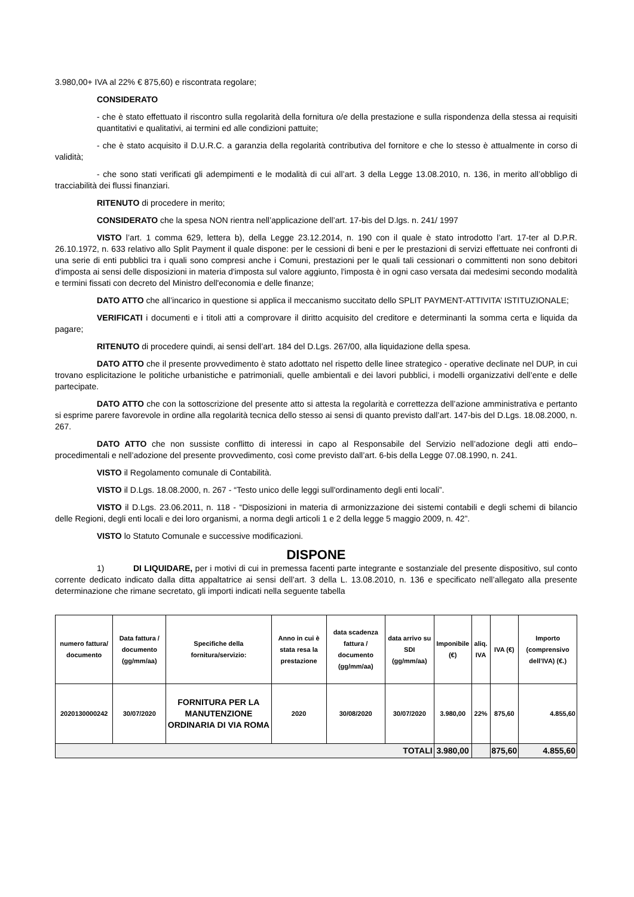3.980,00+ IVA al 22% € 875,60) e riscontrata regolare;
CONSIDERATO
- che è stato effettuato il riscontro sulla regolarità della fornitura o/e della prestazione e sulla rispondenza della stessa ai requisiti quantitativi e qualitativi, ai termini ed alle condizioni pattuite;
- che è stato acquisito il D.U.R.C. a garanzia della regolarità contributiva del fornitore e che lo stesso è attualmente in corso di validità;
- che sono stati verificati gli adempimenti e le modalità di cui all’art. 3 della Legge 13.08.2010, n. 136, in merito all’obbligo di tracciabilità dei flussi finanziari.
RITENUTO di procedere in merito;
CONSIDERATO che la spesa NON rientra nell’applicazione dell’art. 17-bis del D.lgs. n. 241/ 1997
VISTO l’art. 1 comma 629, lettera b), della Legge 23.12.2014, n. 190 con il quale è stato introdotto l’art. 17-ter al D.P.R. 26.10.1972, n. 633 relativo allo Split Payment il quale dispone: per le cessioni di beni e per le prestazioni di servizi effettuate nei confronti di una serie di enti pubblici tra i quali sono compresi anche i Comuni, prestazioni per le quali tali cessionari o committenti non sono debitori d'imposta ai sensi delle disposizioni in materia d'imposta sul valore aggiunto, l'imposta è in ogni caso versata dai medesimi secondo modalità e termini fissati con decreto del Ministro dell'economia e delle finanze;
DATO ATTO che all’incarico in questione si applica il meccanismo succitato dello SPLIT PAYMENT-ATTIVITA’ ISTITUZIONALE;
VERIFICATI i documenti e i titoli atti a comprovare il diritto acquisito del creditore e determinanti la somma certa e liquida da pagare;
RITENUTO di procedere quindi, ai sensi dell’art. 184 del D.Lgs. 267/00, alla liquidazione della spesa.
DATO ATTO che il presente provvedimento è stato adottato nel rispetto delle linee strategico - operative declinate nel DUP, in cui trovano esplicitazione le politiche urbanistiche e patrimoniali, quelle ambientali e dei lavori pubblici, i modelli organizzativi dell’ente e delle partecipate.
DATO ATTO che con la sottoscrizione del presente atto si attesta la regolarità e correttezza dell’azione amministrativa e pertanto si esprime parere favorevole in ordine alla regolarità tecnica dello stesso ai sensi di quanto previsto dall’art. 147-bis del D.Lgs. 18.08.2000, n. 267.
DATO ATTO che non sussiste conflitto di interessi in capo al Responsabile del Servizio nell’adozione degli atti endo–procedimentali e nell’adozione del presente provvedimento, così come previsto dall’art. 6-bis della Legge 07.08.1990, n. 241.
VISTO il Regolamento comunale di Contabilità.
VISTO il D.Lgs. 18.08.2000, n. 267 - “Testo unico delle leggi sull'ordinamento degli enti locali”.
VISTO il D.Lgs. 23.06.2011, n. 118 - “Disposizioni in materia di armonizzazione dei sistemi contabili e degli schemi di bilancio delle Regioni, degli enti locali e dei loro organismi, a norma degli articoli 1 e 2 della legge 5 maggio 2009, n. 42”.
VISTO lo Statuto Comunale e successive modificazioni.
DISPONE
1) DI LIQUIDARE, per i motivi di cui in premessa facenti parte integrante e sostanziale del presente dispositivo, sul conto corrente dedicato indicato dalla ditta appaltatrice ai sensi dell’art. 3 della L. 13.08.2010, n. 136 e specificato nell’allegato alla presente determinazione che rimane secretato, gli importi indicati nella seguente tabella
| numero fattura/ documento | Data fattura / documento (gg/mm/aa) | Specifiche della fornitura/servizio: | Anno in cui è stata resa la prestazione | data scadenza fattura / documento (gg/mm/aa) | data arrivo su SDI (gg/mm/aa) | Imponibile (€) | aliq. IVA | IVA (€) | Importo (comprensivo dell’IVA) (€.) |
| --- | --- | --- | --- | --- | --- | --- | --- | --- | --- |
| 2020130000242 | 30/07/2020 | FORNITURA PER LA MANUTENZIONE ORDINARIA DI VIA ROMA | 2020 | 30/08/2020 | 30/07/2020 | 3.980,00 | 22% | 875,60 | 4.855,60 |
| TOTALI | | | | | | 3.980,00 | | 875,60 | 4.855,60 |